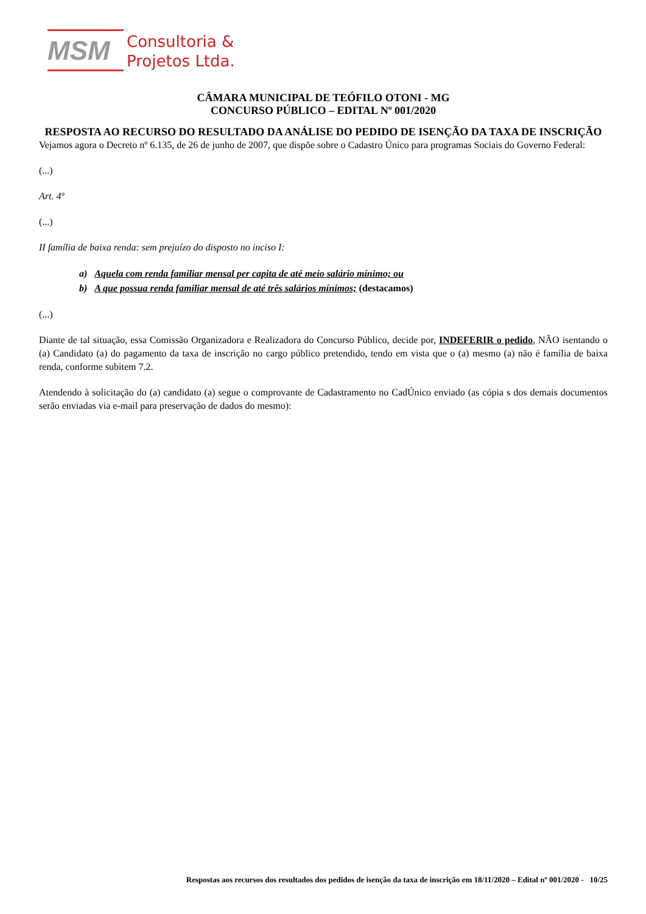MSM
Consultoria &
Projetos Ltda.
CÂMARA MUNICIPAL DE TEÓFILO OTONI - MG
CONCURSO PÚBLICO – EDITAL Nº 001/2020
RESPOSTA AO RECURSO DO RESULTADO DA ANÁLISE DO PEDIDO DE ISENÇÃO DA TAXA DE INSCRIÇÃO
Vejamos agora o Decreto nº 6.135, de 26 de junho de 2007, que dispõe sobre o Cadastro Único para programas Sociais do Governo Federal:
(...)
Art. 4º
(...)
II família de baixa renda: sem prejuízo do disposto no inciso I:
a) Aquela com renda familiar mensal per capita de até meio salário mínimo; ou
b) A que possua renda familiar mensal de até três salários mínimos; (destacamos)
(...)
Diante de tal situação, essa Comissão Organizadora e Realizadora do Concurso Público, decide por, INDEFERIR o pedido, NÃO isentando o (a) Candidato (a) do pagamento da taxa de inscrição no cargo público pretendido, tendo em vista que o (a) mesmo (a) não é família de baixa renda, conforme subitem 7.2.
Atendendo à solicitação do (a) candidato (a) segue o comprovante de Cadastramento no CadÚnico enviado (as cópia s dos demais documentos serão enviadas via e-mail para preservação de dados do mesmo):
Respostas aos recursos dos resultados dos pedidos de isenção da taxa de inscrição em 18/11/2020 – Edital nº 001/2020 - 10/25